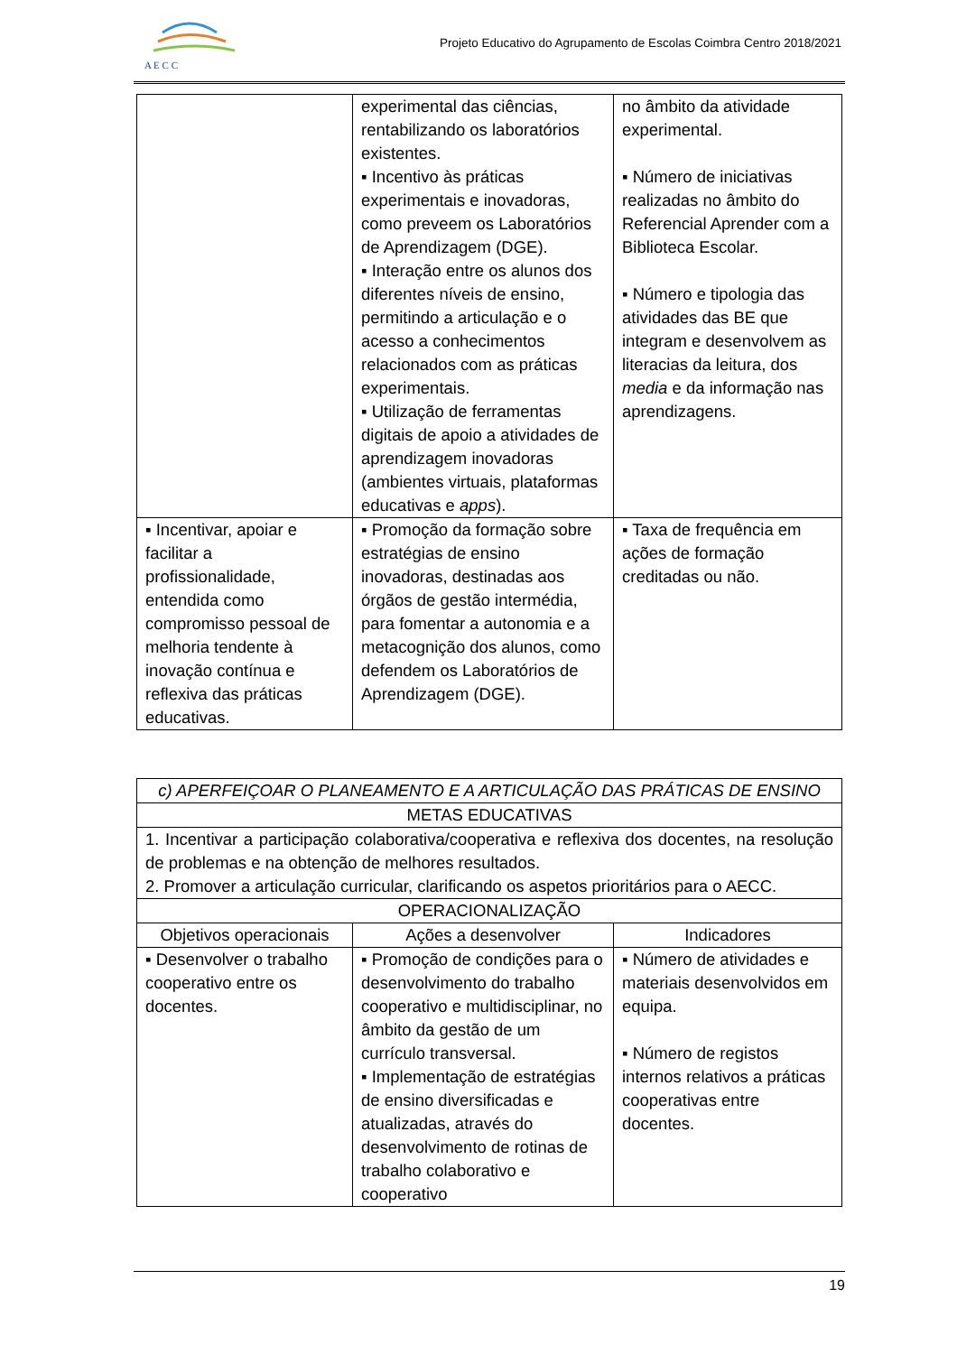A E C C
Projeto Educativo do Agrupamento de Escolas Coimbra Centro 2018/2021
| | experimental das ciências, rentabilizando os laboratórios existentes. ▪ Incentivo às práticas experimentais e inovadoras, como preveem os Laboratórios de Aprendizagem (DGE). ▪ Interação entre os alunos dos diferentes níveis de ensino, permitindo a articulação e o acesso a conhecimentos relacionados com as práticas experimentais. ▪ Utilização de ferramentas digitais de apoio a atividades de aprendizagem inovadoras (ambientes virtuais, plataformas educativas e apps ). | no âmbito da atividade experimental. ▪ Número de iniciativas realizadas no âmbito do Referencial Aprender com a Biblioteca Escolar. ▪ Número e tipologia das atividades das BE que integram e desenvolvem as literacias da leitura, dos media e da informação nas aprendizagens. |
| ▪ Incentivar, apoiar e facilitar a profissionalidade, entendida como compromisso pessoal de melhoria tendente à inovação contínua e reflexiva das práticas educativas. | ▪ Promoção da formação sobre estratégias de ensino inovadoras, destinadas aos órgãos de gestão intermédia, para fomentar a autonomia e a metacognição dos alunos, como defendem os Laboratórios de Aprendizagem (DGE). | ▪ Taxa de frequência em ações de formação creditadas ou não. |
| c) APERFEIÇOAR O PLANEAMENTO E A ARTICULAÇÃO DAS PRÁTICAS DE ENSINO | | |
| --- | --- | --- |
| METAS EDUCATIVAS | | |
| 1. Incentivar a participação colaborativa/cooperativa e reflexiva dos docentes, na resolução de problemas e na obtenção de melhores resultados. 2. Promover a articulação curricular, clarificando os aspetos prioritários para o AECC. | | |
| OPERACIONALIZAÇÃO | | |
| Objetivos operacionais | Ações a desenvolver | Indicadores |
| ▪ Desenvolver o trabalho cooperativo entre os docentes. | ▪ Promoção de condições para o desenvolvimento do trabalho cooperativo e multidisciplinar, no âmbito da gestão de um currículo transversal. ▪ Implementação de estratégias de ensino diversificadas e atualizadas, através do desenvolvimento de rotinas de trabalho colaborativo e cooperativo | ▪ Número de atividades e materiais desenvolvidos em equipa. ▪ Número de registos internos relativos a práticas cooperativas entre docentes. |
19